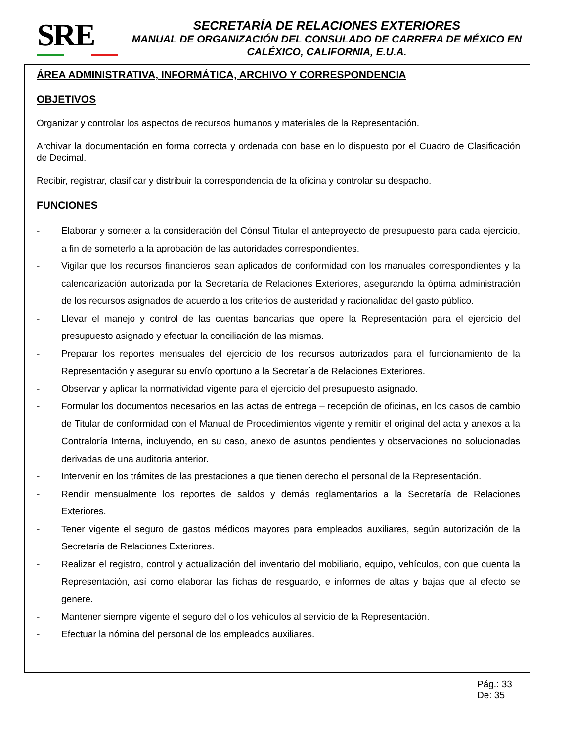SRE
SECRETARÍA DE RELACIONES EXTERIORES
MANUAL DE ORGANIZACIÓN DEL CONSULADO DE CARRERA DE MÉXICO EN CALÉXICO, CALIFORNIA, E.U.A.
ÁREA ADMINISTRATIVA, INFORMÁTICA, ARCHIVO Y CORRESPONDENCIA
OBJETIVOS
Organizar y controlar los aspectos de recursos humanos y materiales de la Representación.
Archivar la documentación en forma correcta y ordenada con base en lo dispuesto por el Cuadro de Clasificación de Decimal.
Recibir, registrar, clasificar y distribuir la correspondencia de la oficina y controlar su despacho.
FUNCIONES
- Elaborar y someter a la consideración del Cónsul Titular el anteproyecto de presupuesto para cada ejercicio, a fin de someterlo a la aprobación de las autoridades correspondientes.
- Vigilar que los recursos financieros sean aplicados de conformidad con los manuales correspondientes y la calendarización autorizada por la Secretaría de Relaciones Exteriores, asegurando la óptima administración de los recursos asignados de acuerdo a los criterios de austeridad y racionalidad del gasto público.
- Llevar el manejo y control de las cuentas bancarias que opere la Representación para el ejercicio del presupuesto asignado y efectuar la conciliación de las mismas.
- Preparar los reportes mensuales del ejercicio de los recursos autorizados para el funcionamiento de la Representación y asegurar su envío oportuno a la Secretaría de Relaciones Exteriores.
- Observar y aplicar la normatividad vigente para el ejercicio del presupuesto asignado.
- Formular los documentos necesarios en las actas de entrega – recepción de oficinas, en los casos de cambio de Titular de conformidad con el Manual de Procedimientos vigente y remitir el original del acta y anexos a la Contraloría Interna, incluyendo, en su caso, anexo de asuntos pendientes y observaciones no solucionadas derivadas de una auditoria anterior.
- Intervenir en los trámites de las prestaciones a que tienen derecho el personal de la Representación.
- Rendir mensualmente los reportes de saldos y demás reglamentarios a la Secretaría de Relaciones Exteriores.
- Tener vigente el seguro de gastos médicos mayores para empleados auxiliares, según autorización de la Secretaría de Relaciones Exteriores.
- Realizar el registro, control y actualización del inventario del mobiliario, equipo, vehículos, con que cuenta la Representación, así como elaborar las fichas de resguardo, e informes de altas y bajas que al efecto se genere.
- Mantener siempre vigente el seguro del o los vehículos al servicio de la Representación.
- Efectuar la nómina del personal de los empleados auxiliares.
Pág.: 33
De: 35